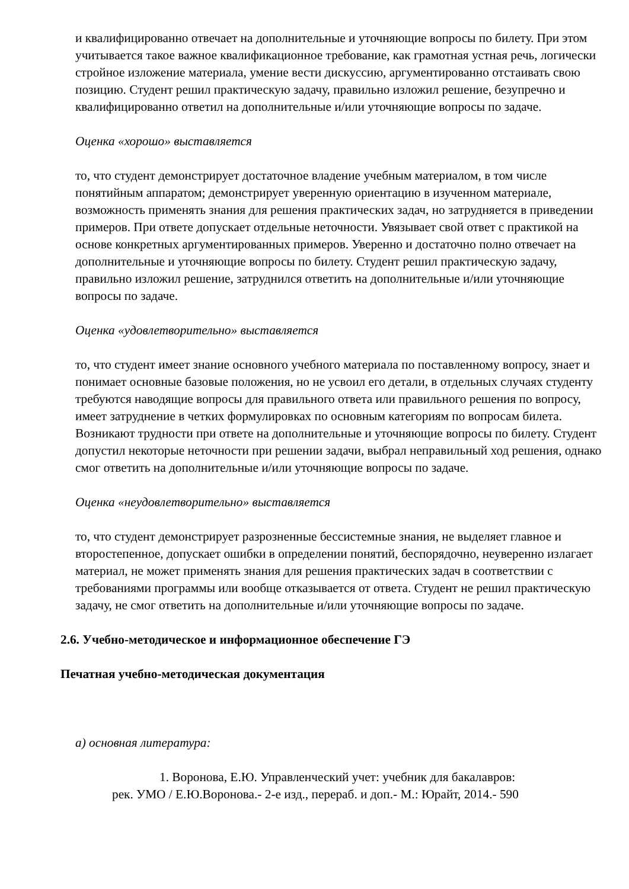и квалифицированно отвечает на дополнительные и уточняющие вопросы по билету. При этом учитывается такое важное квалификационное требование, как грамотная устная речь, логически стройное изложение материала, умение вести дискуссию, аргументированно отстаивать свою позицию. Студент решил практическую задачу, правильно изложил решение, безупречно и квалифицированно ответил на дополнительные и/или уточняющие вопросы по задаче.
Оценка «хорошо» выставляется
то, что студент демонстрирует достаточное владение учебным материалом, в том числе понятийным аппаратом; демонстрирует уверенную ориентацию в изученном материале, возможность применять знания для решения практических задач, но затрудняется в приведении примеров. При ответе допускает отдельные неточности. Увязывает свой ответ с практикой на основе конкретных аргументированных примеров. Уверенно и достаточно полно отвечает на дополнительные и уточняющие вопросы по билету. Студент решил практическую задачу, правильно изложил решение, затруднился ответить на дополнительные и/или уточняющие вопросы по задаче.
Оценка «удовлетворительно» выставляется
то, что студент имеет знание основного учебного материала по поставленному вопросу, знает и понимает основные базовые положения, но не усвоил его детали, в отдельных случаях студенту требуются наводящие вопросы для правильного ответа или правильного решения по вопросу, имеет затруднение в четких формулировках по основным категориям по вопросам билета. Возникают трудности при ответе на дополнительные и уточняющие вопросы по билету. Студент допустил некоторые неточности при решении задачи, выбрал неправильный ход решения, однако смог ответить на дополнительные и/или уточняющие вопросы по задаче.
Оценка «неудовлетворительно» выставляется
то, что студент демонстрирует разрозненные бессистемные знания, не выделяет главное и второстепенное, допускает ошибки в определении понятий, беспорядочно, неуверенно излагает материал, не может применять знания для решения практических задач в соответствии с требованиями программы или вообще отказывается от ответа. Студент не решил практическую задачу, не смог ответить на дополнительные и/или уточняющие вопросы по задаче.
2.6. Учебно-методическое и информационное обеспечение ГЭ
Печатная учебно-методическая документация
а) основная литература:
1. Воронова, Е.Ю. Управленческий учет: учебник для бакалавров:
рек. УМО / Е.Ю.Воронова.- 2-е изд., перераб. и доп.- М.: Юрайт, 2014.- 590